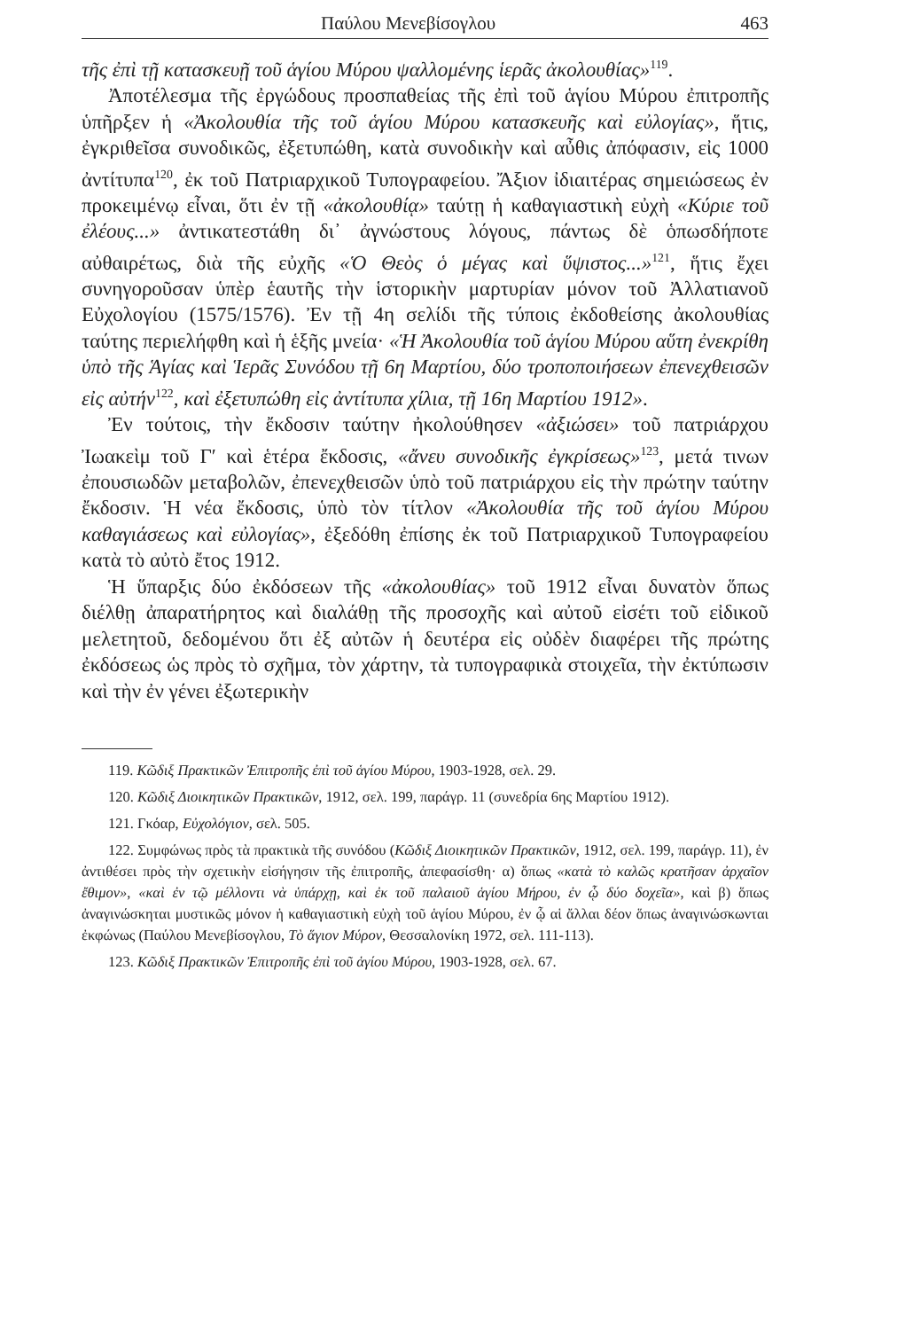Παύλου Μενεβίσογλου 463
τῆς ἐπὶ τῇ κατασκευῇ τοῦ ἁγίου Μύρου ψαλλομένης ἱερᾶς ἀκολουθίας»<sup>119</sup>.
Ἀποτέλεσμα τῆς ἐργώδους προσπαθείας τῆς ἐπὶ τοῦ ἁγίου Μύρου ἐπιτροπῆς ὑπῆρξεν ἡ «Ἀκολουθία τῆς τοῦ ἁγίου Μύρου κατασκευῆς καὶ εὐλογίας», ἥτις, ἐγκριθεῖσα συνοδικῶς, ἐξετυπώθη, κατὰ συνοδικὴν καὶ αὖθις ἀπόφασιν, εἰς 1000 ἀντίτυπα<sup>120</sup>, ἐκ τοῦ Πατριαρχικοῦ Τυπογραφείου. Ἄξιον ἰδιαιτέρας σημειώσεως ἐν προκειμένῳ εἶναι, ὅτι ἐν τῇ «ἀκολουθίᾳ» ταύτῃ ἡ καθαγιαστικὴ εὐχὴ «Κύριε τοῦ ἐλέους...» ἀντικατεστάθη δι᾽ ἀγνώστους λόγους, πάντως δὲ ὁπωσδήποτε αὐθαιρέτως, διὰ τῆς εὐχῆς «Ὁ Θεὸς ὁ μέγας καὶ ὕψιστος...»<sup>121</sup>, ἥτις ἔχει συνηγοροῦσαν ὑπὲρ ἑαυτῆς τὴν ἱστορικὴν μαρτυρίαν μόνον τοῦ Ἀλλατιανοῦ Εὐχολογίου (1575/1576). Ἐν τῇ 4η σελίδι τῆς τύποις ἐκδοθείσης ἀκολουθίας ταύτης περιελήφθη καὶ ἡ ἑξῆς μνεία· «Ἡ Ἀκολουθία τοῦ ἁγίου Μύρου αὕτη ἐνεκρίθη ὑπὸ τῆς Ἁγίας καὶ Ἱερᾶς Συνόδου τῇ 6η Μαρτίου, δύο τροποποιήσεων ἐπενεχθεισῶν εἰς αὐτήν<sup>122</sup>, καὶ ἐξετυπώθη εἰς ἀντίτυπα χίλια, τῇ 16η Μαρτίου 1912».
Ἐν τούτοις, τὴν ἔκδοσιν ταύτην ἠκολούθησεν «ἀξιώσει» τοῦ πατριάρχου Ἰωακεὶμ τοῦ Γ′ καὶ ἑτέρα ἔκδοσις, «ἄνευ συνοδικῆς ἐγκρίσεως»<sup>123</sup>, μετά τινων ἐπουσιωδῶν μεταβολῶν, ἐπενεχθεισῶν ὑπὸ τοῦ πατριάρχου εἰς τὴν πρώτην ταύτην ἔκδοσιν. Ἡ νέα ἔκδοσις, ὑπὸ τὸν τίτλον «Ἀκολουθία τῆς τοῦ ἁγίου Μύρου καθαγιάσεως καὶ εὐλογίας», ἐξεδόθη ἐπίσης ἐκ τοῦ Πατριαρχικοῦ Τυπογραφείου κατὰ τὸ αὐτὸ ἔτος 1912.
Ἡ ὕπαρξις δύο ἐκδόσεων τῆς «ἀκολουθίας» τοῦ 1912 εἶναι δυνατὸν ὅπως διέλθῃ ἀπαρατήρητος καὶ διαλάθῃ τῆς προσοχῆς καὶ αὐτοῦ εἰσέτι τοῦ εἰδικοῦ μελετητοῦ, δεδομένου ὅτι ἐξ αὐτῶν ἡ δευτέρα εἰς οὐδὲν διαφέρει τῆς πρώτης ἐκδόσεως ὡς πρὸς τὸ σχῆμα, τὸν χάρτην, τὰ τυπογραφικὰ στοιχεῖα, τὴν ἐκτύπωσιν καὶ τὴν ἐν γένει ἐξωτερικὴν
119. Κῶδιξ Πρακτικῶν Ἐπιτροπῆς ἐπὶ τοῦ ἁγίου Μύρου, 1903-1928, σελ. 29.
120. Κῶδιξ Διοικητικῶν Πρακτικῶν, 1912, σελ. 199, παράγρ. 11 (συνεδρία 6ης Μαρτίου 1912).
121. Γκόαρ, Εὐχολόγιον, σελ. 505.
122. Συμφώνως πρὸς τὰ πρακτικὰ τῆς συνόδου (Κῶδιξ Διοικητικῶν Πρακτικῶν, 1912, σελ. 199, παράγρ. 11), ἐν ἀντιθέσει πρὸς τὴν σχετικὴν εἰσήγησιν τῆς ἐπιτροπῆς, ἀπεφασίσθη· α) ὅπως «κατὰ τὸ καλῶς κρατῆσαν ἀρχαῖον ἔθιμον», «καὶ ἐν τῷ μέλλοντι νὰ ὑπάρχῃ, καὶ ἐκ τοῦ παλαιοῦ ἁγίου Μήρου, ἐν ᾧ δύο δοχεῖα», καὶ β) ὅπως ἀναγινώσκηται μυστικῶς μόνον ἡ καθαγιαστικὴ εὐχὴ τοῦ ἁγίου Μύρου, ἐν ᾧ αἱ ἄλλαι δέον ὅπως ἀναγινώσκωνται ἐκφώνως (Παύλου Μενεβίσογλου, Τὸ ἅγιον Μύρον, Θεσσαλονίκη 1972, σελ. 111-113).
123. Κῶδιξ Πρακτικῶν Ἐπιτροπῆς ἐπὶ τοῦ ἁγίου Μύρου, 1903-1928, σελ. 67.